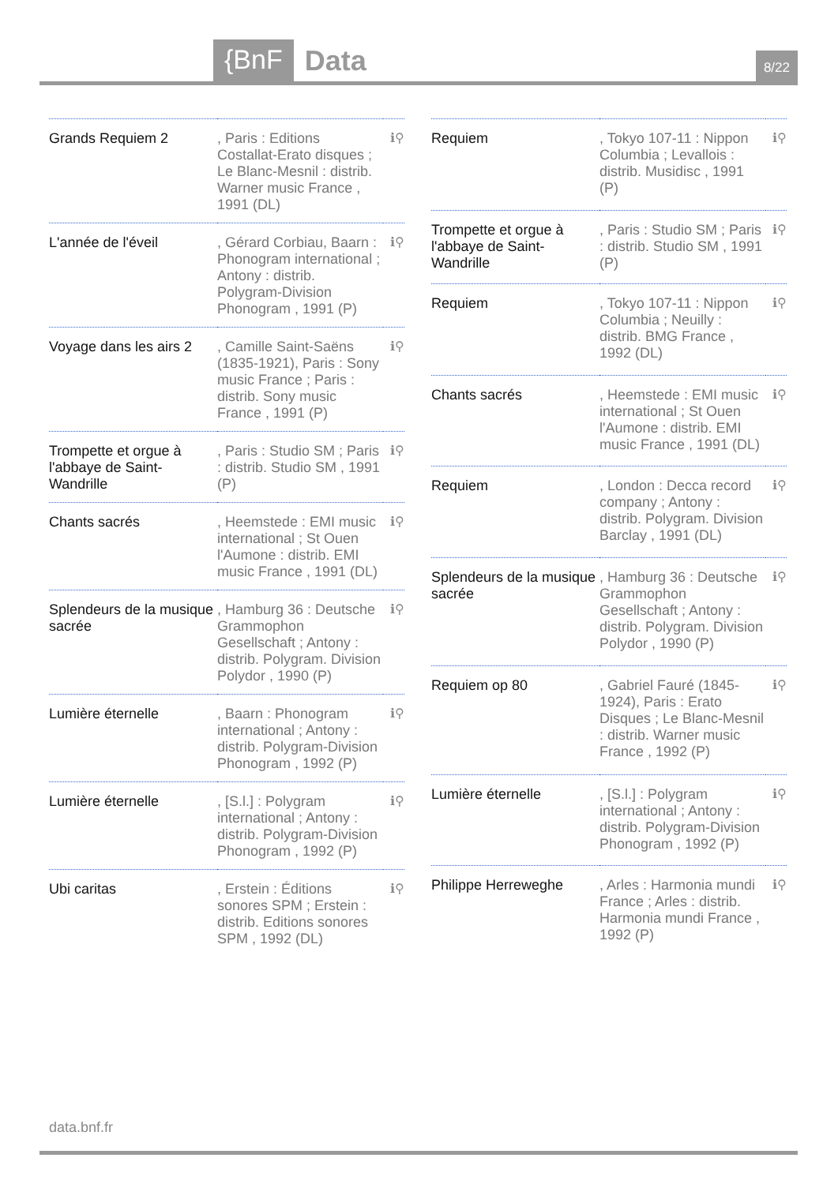{BnF Data
8/22
| Grands Requiem 2 | , Paris : Editions Costallat-Erato disques ; Le Blanc-Mesnil : distrib. Warner music France , 1991 (DL) | ℹ⚲ |
| L'année de l'éveil | , Gérard Corbiau, Baarn : Phonogram international ; Antony : distrib. Polygram-Division Phonogram , 1991 (P) | ℹ⚲ |
| Voyage dans les airs 2 | , Camille Saint-Saëns (1835-1921), Paris : Sony music France ; Paris : distrib. Sony music France , 1991 (P) | ℹ⚲ |
| Trompette et orgue à l'abbaye de Saint-Wandrille | , Paris : Studio SM ; Paris : distrib. Studio SM , 1991 (P) | ℹ⚲ |
| Chants sacrés | , Heemstede : EMI music international ; St Ouen l'Aumone : distrib. EMI music France , 1991 (DL) | ℹ⚲ |
| Splendeurs de la musique sacrée | , Hamburg 36 : Deutsche Grammophon Gesellschaft ; Antony : distrib. Polygram. Division Polydor , 1990 (P) | ℹ⚲ |
| Lumière éternelle | , Baarn : Phonogram international ; Antony : distrib. Polygram-Division Phonogram , 1992 (P) | ℹ⚲ |
| Lumière éternelle | , [S.l.] : Polygram international ; Antony : distrib. Polygram-Division Phonogram , 1992 (P) | ℹ⚲ |
| Ubi caritas | , Erstein : Éditions sonores SPM ; Erstein : distrib. Editions sonores SPM , 1992 (DL) | ℹ⚲ |
| Requiem | , Tokyo 107-11 : Nippon Columbia ; Levallois : distrib. Musidisc , 1991 (P) | ℹ⚲ |
| Trompette et orgue à l'abbaye de Saint-Wandrille | , Paris : Studio SM ; Paris : distrib. Studio SM , 1991 (P) | ℹ⚲ |
| Requiem | , Tokyo 107-11 : Nippon Columbia ; Neuilly : distrib. BMG France , 1992 (DL) | ℹ⚲ |
| Chants sacrés | , Heemstede : EMI music international ; St Ouen l'Aumone : distrib. EMI music France , 1991 (DL) | ℹ⚲ |
| Requiem | , London : Decca record company ; Antony : distrib. Polygram. Division Barclay , 1991 (DL) | ℹ⚲ |
| Splendeurs de la musique sacrée | , Hamburg 36 : Deutsche Grammophon Gesellschaft ; Antony : distrib. Polygram. Division Polydor , 1990 (P) | ℹ⚲ |
| Requiem op 80 | , Gabriel Fauré (1845-1924), Paris : Erato Disques ; Le Blanc-Mesnil : distrib. Warner music France , 1992 (P) | ℹ⚲ |
| Lumière éternelle | , [S.l.] : Polygram international ; Antony : distrib. Polygram-Division Phonogram , 1992 (P) | ℹ⚲ |
| Philippe Herreweghe | , Arles : Harmonia mundi France ; Arles : distrib. Harmonia mundi France , 1992 (P) | ℹ⚲ |
data.bnf.fr